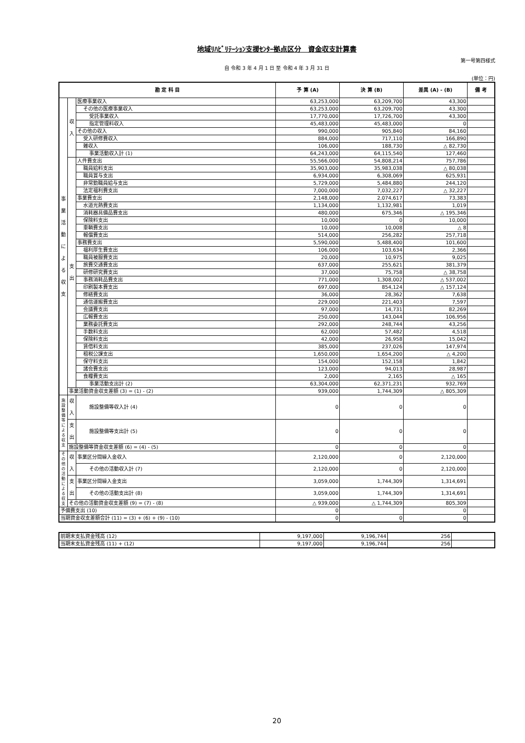地域ﾘﾊﾋﾞﾘﾃｰｼｮﾝ支援ｾﾝﾀｰ拠点区分　資金収支計算書
第一号第四様式
自 令和 3 年 4 月 1 日 至 令和 4 年 3 月 31 日
(単位：円)
| 勘 定 科 目 | | | 予 算 (A) | 決 算 (B) | 差異 (A) - (B) | 備 考 |
| --- | --- | --- | --- | --- | --- | --- |
| 事 業 活 動 に よ る 収 支 | 収 入 | 医療事業収入 | 63,253,000 | 63,209,700 | 43,300 | |
| | | その他の医療事業収入 | 63,253,000 | 63,209,700 | 43,300 | |
| | | 受託事業収入 | 17,770,000 | 17,726,700 | 43,300 | |
| | | 指定管理料収入 | 45,483,000 | 45,483,000 | 0 | |
| | | その他の収入 | 990,000 | 905,840 | 84,160 | |
| | | 受入研修費収入 | 884,000 | 717,110 | 166,890 | |
| | | 雑収入 | 106,000 | 188,730 | △ 82,730 | |
| | | 事業活動収入計 (1) | 64,243,000 | 64,115,540 | 127,460 | |
| | 支 出 | 人件費支出 | 55,566,000 | 54,808,214 | 757,786 | |
| | | 職員給料支出 | 35,903,000 | 35,983,038 | △ 80,038 | |
| | | 職員賞与支出 | 6,934,000 | 6,308,069 | 625,931 | |
| | | 非常勤職員給与支出 | 5,729,000 | 5,484,880 | 244,120 | |
| | | 法定福利費支出 | 7,000,000 | 7,032,227 | △ 32,227 | |
| | | 事業費支出 | 2,148,000 | 2,074,617 | 73,383 | |
| | | 水道光熱費支出 | 1,134,000 | 1,132,981 | 1,019 | |
| | | 消耗器具備品費支出 | 480,000 | 675,346 | △ 195,346 | |
| | | 保険料支出 | 10,000 | 0 | 10,000 | |
| | | 車輌費支出 | 10,000 | 10,008 | △ 8 | |
| | | 報償費支出 | 514,000 | 256,282 | 257,718 | |
| | | 事務費支出 | 5,590,000 | 5,488,400 | 101,600 | |
| | | 福利厚生費支出 | 106,000 | 103,634 | 2,366 | |
| | | 職員被服費支出 | 20,000 | 10,975 | 9,025 | |
| | | 旅費交通費支出 | 637,000 | 255,621 | 381,379 | |
| | | 研修研究費支出 | 37,000 | 75,758 | △ 38,758 | |
| | | 事務消耗品費支出 | 771,000 | 1,308,002 | △ 537,002 | |
| | | 印刷製本費支出 | 697,000 | 854,124 | △ 157,124 | |
| | | 修繕費支出 | 36,000 | 28,362 | 7,638 | |
| | | 通信運搬費支出 | 229,000 | 221,403 | 7,597 | |
| | | 会議費支出 | 97,000 | 14,731 | 82,269 | |
| | | 広報費支出 | 250,000 | 143,044 | 106,956 | |
| | | 業務委託費支出 | 292,000 | 248,744 | 43,256 | |
| | | 手数料支出 | 62,000 | 57,482 | 4,518 | |
| | | 保険料支出 | 42,000 | 26,958 | 15,042 | |
| | | 賃借料支出 | 385,000 | 237,026 | 147,974 | |
| | | 租税公課支出 | 1,650,000 | 1,654,200 | △ 4,200 | |
| | | 保守料支出 | 154,000 | 152,158 | 1,842 | |
| | | 諸会費支出 | 123,000 | 94,013 | 28,987 | |
| | | 食糧費支出 | 2,000 | 2,165 | △ 165 | |
| | | 事業活動支出計 (2) | 63,304,000 | 62,371,231 | 932,769 | |
| | 事業活動資金収支差額 (3) = (1) - (2) | | 939,000 | 1,744,309 | △ 805,309 | |
| 施設整備等による収支 | 収入 | 施設整備等収入計 (4) | 0 | 0 | 0 | |
| | 支出 | 施設整備等支出計 (5) | 0 | 0 | 0 | |
| | 施設整備等資金収支差額 (6) = (4) - (5) | | 0 | 0 | 0 | |
| その他の活動による収支 | 収入 | 事業区分間繰入金収入 | 2,120,000 | 0 | 2,120,000 | |
| | | その他の活動収入計 (7) | 2,120,000 | 0 | 2,120,000 | |
| | 支出 | 事業区分間繰入金支出 | 3,059,000 | 1,744,309 | 1,314,691 | |
| | | その他の活動支出計 (8) | 3,059,000 | 1,744,309 | 1,314,691 | |
| | その他の活動資金収支差額 (9) = (7) - (8) | | △ 939,000 | △ 1,744,309 | 805,309 | |
| 予備費支出 (10) | | | 0 | | 0 | |
| 当期資金収支差額合計 (11) = (3) + (6) + (9) - (10) | | | 0 | 0 | 0 | |
| 前期末支払資金残高 (12) | 9,197,000 | 9,196,744 | 256 | |
| 当期末支払資金残高 (11) + (12) | 9,197,000 | 9,196,744 | 256 | |
20